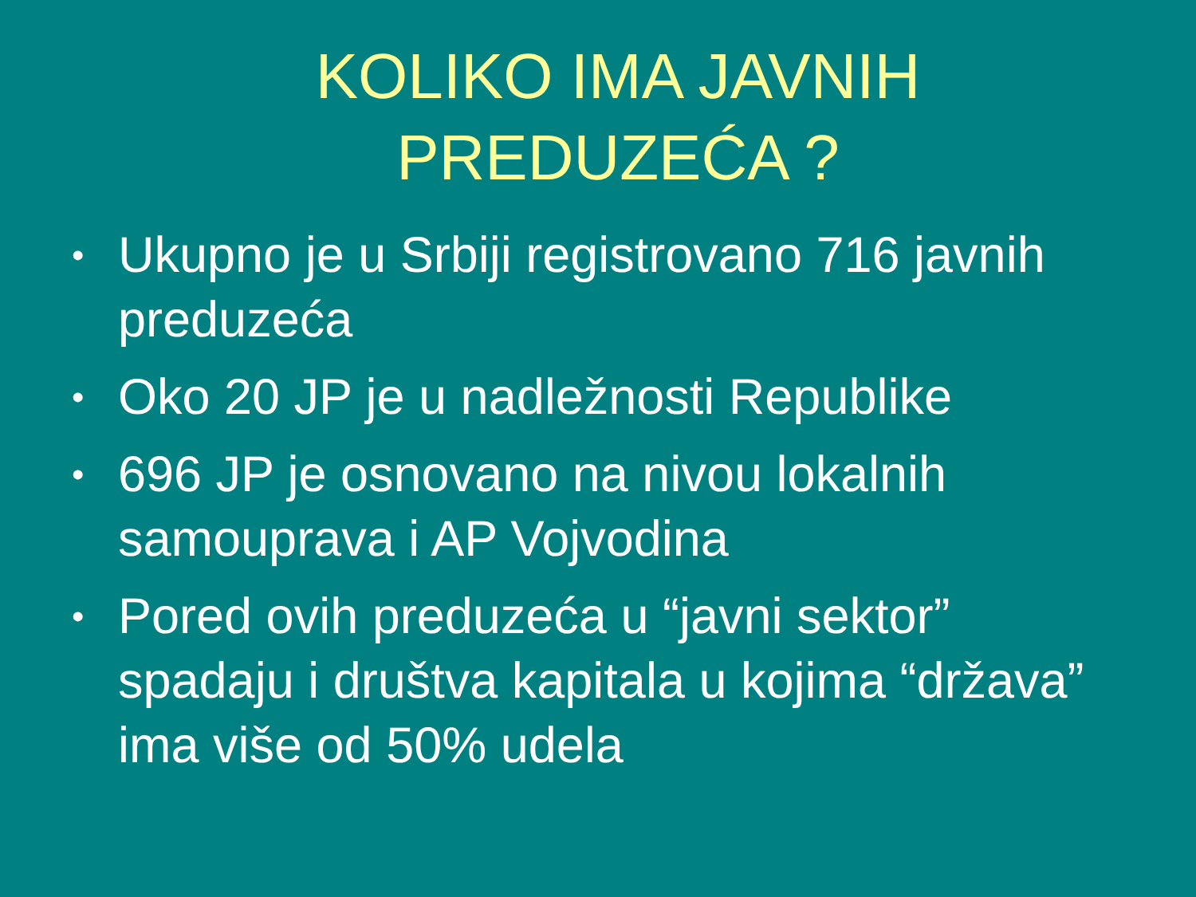KOLIKO IMA JAVNIH
PREDUZEĆA ?
• Ukupno je u Srbiji registrovano 716 javnih preduzeća
• Oko 20 JP je u nadležnosti Republike
• 696 JP je osnovano na nivou lokalnih samouprava i AP Vojvodina
• Pored ovih preduzeća u “javni sektor” spadaju i društva kapitala u kojima “država” ima više od 50% udela